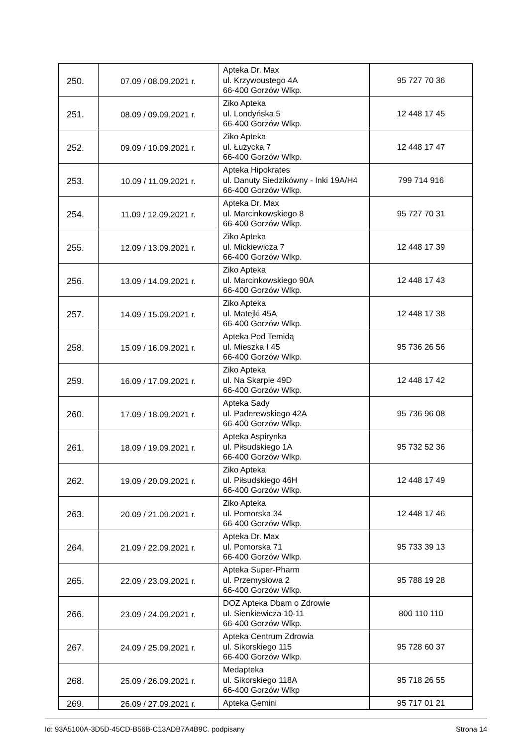| 250. | 07.09 / 08.09.2021 r. | Apteka Dr. Max ul. Krzywoustego 4A 66-400 Gorzów Wlkp. | 95 727 70 36 |
| 251. | 08.09 / 09.09.2021 r. | Ziko Apteka ul. Londyńska 5 66-400 Gorzów Wlkp. | 12 448 17 45 |
| 252. | 09.09 / 10.09.2021 r. | Ziko Apteka ul. Łużycka 7 66-400 Gorzów Wlkp. | 12 448 17 47 |
| 253. | 10.09 / 11.09.2021 r. | Apteka Hipokrates ul. Danuty Siedzikówny - Inki 19A/H4 66-400 Gorzów Wlkp. | 799 714 916 |
| 254. | 11.09 / 12.09.2021 r. | Apteka Dr. Max ul. Marcinkowskiego 8 66-400 Gorzów Wlkp. | 95 727 70 31 |
| 255. | 12.09 / 13.09.2021 r. | Ziko Apteka ul. Mickiewicza 7 66-400 Gorzów Wlkp. | 12 448 17 39 |
| 256. | 13.09 / 14.09.2021 r. | Ziko Apteka ul. Marcinkowskiego 90A 66-400 Gorzów Wlkp. | 12 448 17 43 |
| 257. | 14.09 / 15.09.2021 r. | Ziko Apteka ul. Matejki 45A 66-400 Gorzów Wlkp. | 12 448 17 38 |
| 258. | 15.09 / 16.09.2021 r. | Apteka Pod Temidą ul. Mieszka I 45 66-400 Gorzów Wlkp. | 95 736 26 56 |
| 259. | 16.09 / 17.09.2021 r. | Ziko Apteka ul. Na Skarpie 49D 66-400 Gorzów Wlkp. | 12 448 17 42 |
| 260. | 17.09 / 18.09.2021 r. | Apteka Sady ul. Paderewskiego 42A 66-400 Gorzów Wlkp. | 95 736 96 08 |
| 261. | 18.09 / 19.09.2021 r. | Apteka Aspirynka ul. Piłsudskiego 1A 66-400 Gorzów Wlkp. | 95 732 52 36 |
| 262. | 19.09 / 20.09.2021 r. | Ziko Apteka ul. Piłsudskiego 46H 66-400 Gorzów Wlkp. | 12 448 17 49 |
| 263. | 20.09 / 21.09.2021 r. | Ziko Apteka ul. Pomorska 34 66-400 Gorzów Wlkp. | 12 448 17 46 |
| 264. | 21.09 / 22.09.2021 r. | Apteka Dr. Max ul. Pomorska 71 66-400 Gorzów Wlkp. | 95 733 39 13 |
| 265. | 22.09 / 23.09.2021 r. | Apteka Super-Pharm ul. Przemysłowa 2 66-400 Gorzów Wlkp. | 95 788 19 28 |
| 266. | 23.09 / 24.09.2021 r. | DOZ Apteka Dbam o Zdrowie ul. Sienkiewicza 10-11 66-400 Gorzów Wlkp. | 800 110 110 |
| 267. | 24.09 / 25.09.2021 r. | Apteka Centrum Zdrowia ul. Sikorskiego 115 66-400 Gorzów Wlkp. | 95 728 60 37 |
| 268. | 25.09 / 26.09.2021 r. | Medapteka ul. Sikorskiego 118A 66-400 Gorzów Wlkp | 95 718 26 55 |
| 269. | 26.09 / 27.09.2021 r. | Apteka Gemini | 95 717 01 21 |
Id: 93A5100A-3D5D-45CD-B56B-C13ADB7A4B9C. podpisany Strona 14